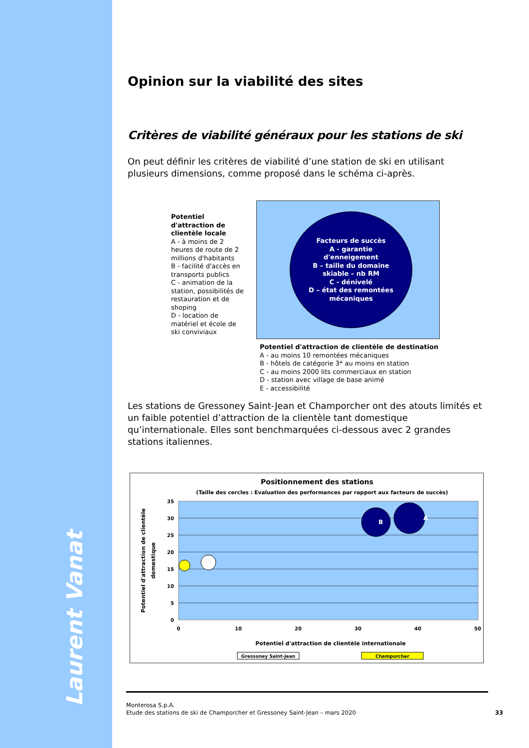Laurent Vanat
Opinion sur la viabilité des sites
Critères de viabilité généraux pour les stations de ski
On peut définir les critères de viabilité d’une station de ski en utilisant plusieurs dimensions, comme proposé dans le schéma ci-après.
Potentiel d'attraction de clientèle locale
A - à moins de 2 heures de route de 2 millions d'habitants
B - facilité d'accès en transports publics
C - animation de la station, possibilités de restauration et de shoping
D - location de matériel et école de ski conviviaux
Facteurs de succès
A - garantie
d'enneigement
B – taille du domaine
skiable – nb RM
C - dénivelé
D – état des remontées
mécaniques
Potentiel d'attraction de clientèle de destination
A - au moins 10 remontées mécaniques
B - hôtels de catégorie 3* au moins en station
C - au moins 2000 lits commerciaux en station
D - station avec village de base animé
E - accessibilité
Les stations de Gressoney Saint-Jean et Champorcher ont des atouts limités et un faible potentiel d’attraction de la clientèle tant domestique qu’internationale. Elles sont benchmarquées ci-dessous avec 2 grandes stations italiennes.
Positionnement des stations
(Taille des cercles : Evaluation des performances par rapport aux facteurs de succès)
35
30
25
20
15
10
5
0
0
10
20
30
40
50
A
B
Potentiel d'attraction de clientèle internationale
Potentiel d'attraction de clientèle
domestique
Gressoney Saint-Jean
Champorcher
Monterosa S.p.A.
Etude des stations de ski de Champorcher et Gressoney Saint-Jean – mars 2020
33